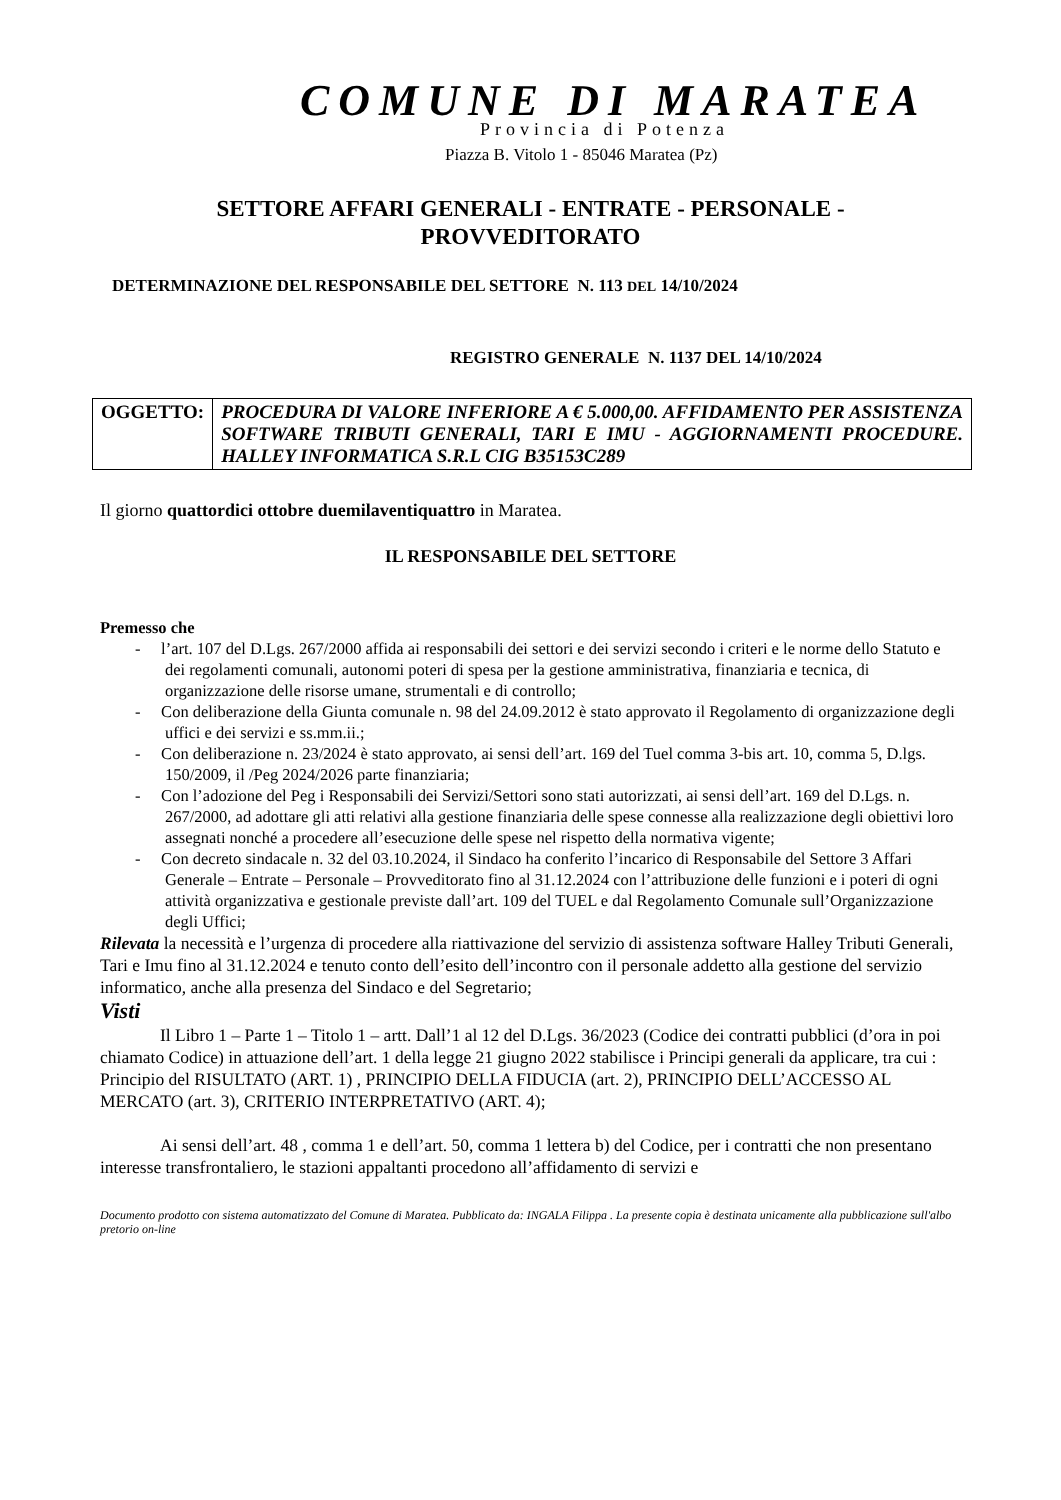COMUNE DI MARATEA
Provincia di Potenza
Piazza B. Vitolo 1 - 85046 Maratea (Pz)
SETTORE AFFARI GENERALI - ENTRATE - PERSONALE -
PROVVEDITORATO
DETERMINAZIONE DEL RESPONSABILE DEL SETTORE N. 113 DEL 14/10/2024
REGISTRO GENERALE N. 1137 DEL 14/10/2024
| OGGETTO: | PROCEDURA DI VALORE INFERIORE A € 5.000,00. AFFIDAMENTO PER ASSISTENZA SOFTWARE TRIBUTI GENERALI, TARI E IMU - AGGIORNAMENTI PROCEDURE. HALLEY INFORMATICA S.R.L CIG B35153C289 |
Il giorno quattordici ottobre duemilaventiquattro in Maratea.
IL RESPONSABILE DEL SETTORE
Premesso che
- l’art. 107 del D.Lgs. 267/2000 affida ai responsabili dei settori e dei servizi secondo i criteri e le norme dello Statuto e dei regolamenti comunali, autonomi poteri di spesa per la gestione amministrativa, finanziaria e tecnica, di organizzazione delle risorse umane, strumentali e di controllo;
- Con deliberazione della Giunta comunale n. 98 del 24.09.2012 è stato approvato il Regolamento di organizzazione degli uffici e dei servizi e ss.mm.ii.;
- Con deliberazione n. 23/2024 è stato approvato, ai sensi dell’art. 169 del Tuel comma 3-bis art. 10, comma 5, D.lgs. 150/2009, il /Peg 2024/2026 parte finanziaria;
- Con l’adozione del Peg i Responsabili dei Servizi/Settori sono stati autorizzati, ai sensi dell’art. 169 del D.Lgs. n. 267/2000, ad adottare gli atti relativi alla gestione finanziaria delle spese connesse alla realizzazione degli obiettivi loro assegnati nonché a procedere all’esecuzione delle spese nel rispetto della normativa vigente;
- Con decreto sindacale n. 32 del 03.10.2024, il Sindaco ha conferito l’incarico di Responsabile del Settore 3 Affari Generale – Entrate – Personale – Provveditorato fino al 31.12.2024 con l’attribuzione delle funzioni e i poteri di ogni attività organizzativa e gestionale previste dall’art. 109 del TUEL e dal Regolamento Comunale sull’Organizzazione degli Uffici;
Rilevata la necessità e l’urgenza di procedere alla riattivazione del servizio di assistenza software Halley Tributi Generali, Tari e Imu fino al 31.12.2024 e tenuto conto dell’esito dell’incontro con il personale addetto alla gestione del servizio informatico, anche alla presenza del Sindaco e del Segretario;
Visti
Il Libro 1 – Parte 1 – Titolo 1 – artt. Dall’1 al 12 del D.Lgs. 36/2023 (Codice dei contratti pubblici (d’ora in poi chiamato Codice) in attuazione dell’art. 1 della legge 21 giugno 2022 stabilisce i Principi generali da applicare, tra cui : Principio del RISULTATO (ART. 1) , PRINCIPIO DELLA FIDUCIA (art. 2), PRINCIPIO DELL’ACCESSO AL MERCATO (art. 3), CRITERIO INTERPRETATIVO (ART. 4);
Ai sensi dell’art. 48 , comma 1 e dell’art. 50, comma 1 lettera b) del Codice, per i contratti che non presentano interesse transfrontaliero, le stazioni appaltanti procedono all’affidamento di servizi e
Documento prodotto con sistema automatizzato del Comune di Maratea. Pubblicato da: INGALA Filippa . La presente copia è destinata unicamente alla pubblicazione sull'albo pretorio on-line